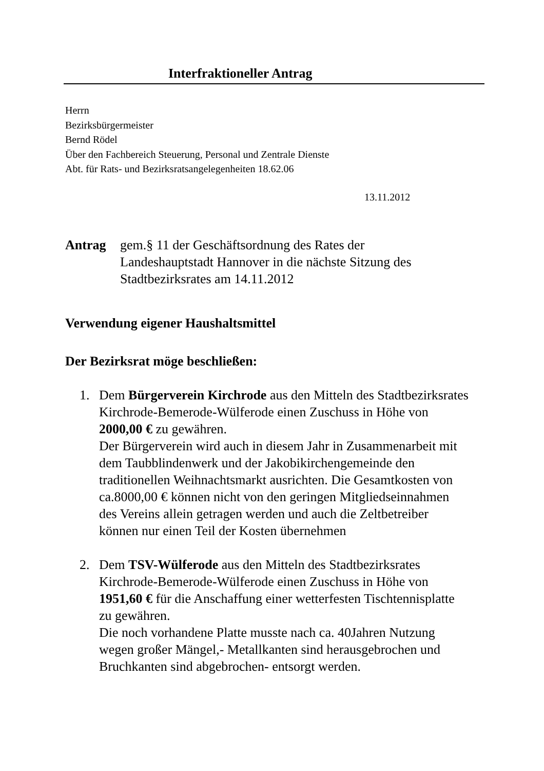Interfraktioneller Antrag
Herrn
Bezirksbürgermeister
Bernd Rödel
Über den Fachbereich Steuerung, Personal und Zentrale Dienste
Abt. für Rats- und Bezirksratsangelegenheiten 18.62.06
13.11.2012
Antrag gem.§ 11 der Geschäftsordnung des Rates der
Landeshauptstadt Hannover in die nächste Sitzung des
Stadtbezirksrates am 14.11.2012
Verwendung eigener Haushaltsmittel
Der Bezirksrat möge beschließen:
1. Dem Bürgerverein Kirchrode aus den Mitteln des Stadtbezirksrates Kirchrode-Bemerode-Wülferode einen Zuschuss in Höhe von 2000,00 € zu gewähren.
Der Bürgerverein wird auch in diesem Jahr in Zusammenarbeit mit dem Taubblindenwerk und der Jakobikirchengemeinde den traditionellen Weihnachtsmarkt ausrichten. Die Gesamtkosten von ca.8000,00 € können nicht von den geringen Mitgliedseinnahmen des Vereins allein getragen werden und auch die Zeltbetreiber können nur einen Teil der Kosten übernehmen
2. Dem TSV-Wülferode aus den Mitteln des Stadtbezirksrates Kirchrode-Bemerode-Wülferode einen Zuschuss in Höhe von 1951,60 € für die Anschaffung einer wetterfesten Tischtennisplatte zu gewähren.
Die noch vorhandene Platte musste nach ca. 40Jahren Nutzung wegen großer Mängel,- Metallkanten sind herausgebrochen und Bruchkanten sind abgebrochen- entsorgt werden.